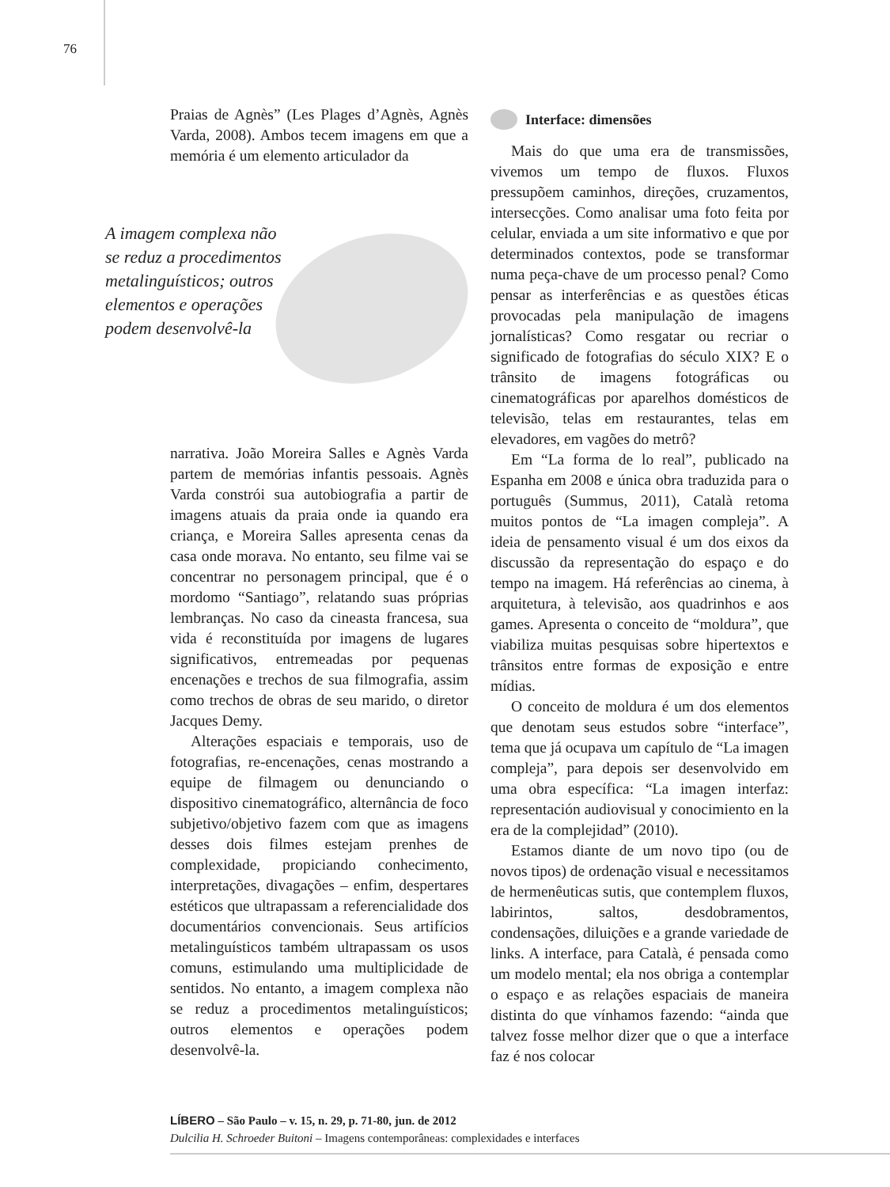76
Praias de Agnès” (Les Plages d’Agnès, Agnès Varda, 2008). Ambos tecem imagens em que a memória é um elemento articulador da
A imagem complexa não se reduz a procedimentos metalinguísticos; outros elementos e operações podem desenvolvê-la
narrativa. João Moreira Salles e Agnès Varda partem de memórias infantis pessoais. Agnès Varda constrói sua autobiografia a partir de imagens atuais da praia onde ia quando era criança, e Moreira Salles apresenta cenas da casa onde morava. No entanto, seu filme vai se concentrar no personagem principal, que é o mordomo “Santiago”, relatando suas próprias lembranças. No caso da cineasta francesa, sua vida é reconstituída por imagens de lugares significativos, entremeadas por pequenas encenações e trechos de sua filmografia, assim como trechos de obras de seu marido, o diretor Jacques Demy.
Alterações espaciais e temporais, uso de fotografias, re-encenações, cenas mostrando a equipe de filmagem ou denunciando o dispositivo cinematográfico, alternância de foco subjetivo/objetivo fazem com que as imagens desses dois filmes estejam prenhes de complexidade, propiciando conhecimento, interpretações, divagações – enfim, despertares estéticos que ultrapassam a referencialidade dos documentários convencionais. Seus artifícios metalinguísticos também ultrapassam os usos comuns, estimulando uma multiplicidade de sentidos. No entanto, a imagem complexa não se reduz a procedimentos metalinguísticos; outros elementos e operações podem desenvolvê-la.
Interface: dimensões
Mais do que uma era de transmissões, vivemos um tempo de fluxos. Fluxos pressupõem caminhos, direções, cruzamentos, intersecções. Como analisar uma foto feita por celular, enviada a um site informativo e que por determinados contextos, pode se transformar numa peça-chave de um processo penal? Como pensar as interferências e as questões éticas provocadas pela manipulação de imagens jornalísticas? Como resgatar ou recriar o significado de fotografias do século XIX? E o trânsito de imagens fotográficas ou cinematográficas por aparelhos domésticos de televisão, telas em restaurantes, telas em elevadores, em vagões do metrô?
Em “La forma de lo real”, publicado na Espanha em 2008 e única obra traduzida para o português (Summus, 2011), Català retoma muitos pontos de “La imagen compleja”. A ideia de pensamento visual é um dos eixos da discussão da representação do espaço e do tempo na imagem. Há referências ao cinema, à arquitetura, à televisão, aos quadrinhos e aos games. Apresenta o conceito de “moldura”, que viabiliza muitas pesquisas sobre hipertextos e trânsitos entre formas de exposição e entre mídias.
O conceito de moldura é um dos elementos que denotam seus estudos sobre “interface”, tema que já ocupava um capítulo de “La imagen compleja”, para depois ser desenvolvido em uma obra específica: “La imagen interfaz: representación audiovisual y conocimiento en la era de la complejidad” (2010).
Estamos diante de um novo tipo (ou de novos tipos) de ordenação visual e necessitamos de hermenêuticas sutis, que contemplem fluxos, labirintos, saltos, desdobramentos, condensações, diluições e a grande variedade de links. A interface, para Català, é pensada como um modelo mental; ela nos obriga a contemplar o espaço e as relações espaciais de maneira distinta do que vínhamos fazendo: “ainda que talvez fosse melhor dizer que o que a interface faz é nos colocar
LÍBERO – São Paulo – v. 15, n. 29, p. 71-80, jun. de 2012
Dulcilia H. Schroeder Buitoni – Imagens contemporâneas: complexidades e interfaces